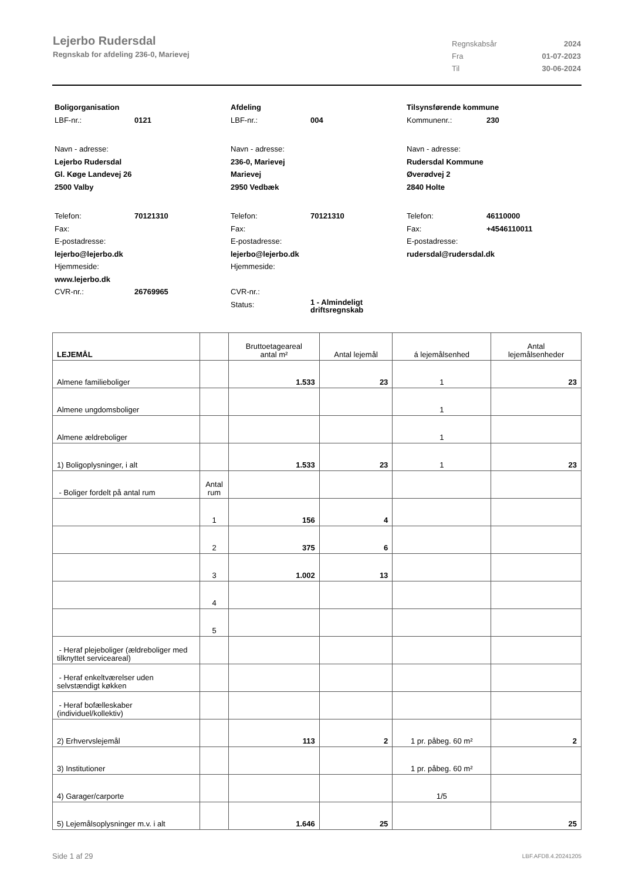Lejerbo Rudersdal
Regnskab for afdeling 236-0, Marievej
Regnskabsår 2024
Fra 01-07-2023
Til 30-06-2024
Boligorganisation
LBF-nr.: 0121
Navn - adresse:
Lejerbo Rudersdal
Gl. Køge Landevej 26
2500 Valby
Telefon: 70121310
Fax:
E-postadresse:
lejerbo@lejerbo.dk
Hjemmeside:
www.lejerbo.dk
CVR-nr.: 26769965
Afdeling
LBF-nr.: 004
Navn - adresse:
236-0, Marievej
Marievej
2950 Vedbæk
Telefon: 70121310
Fax:
E-postadresse:
lejerbo@lejerbo.dk
Hjemmeside:
CVR-nr.:
Status: 1 - Almindeligt
driftsregnskab
Tilsynsførende kommune
Kommunenr.: 230
Navn - adresse:
Rudersdal Kommune
Øverødvej 2
2840 Holte
Telefon: 46110000
Fax: +4546110011
E-postadresse:
rudersdal@rudersdal.dk
| LEJEMÅL | | Bruttoetageareal antal m² | Antal lejemål | á lejemålsenhed | Antal lejemålsenheder |
| --- | --- | --- | --- | --- | --- |
| Almene familieboliger | | 1.533 | 23 | 1 | 23 |
| Almene ungdomsboliger | | | | 1 | |
| Almene ældreboliger | | | | 1 | |
| 1) Boligoplysninger, i alt | | 1.533 | 23 | 1 | 23 |
| - Boliger fordelt på antal rum | Antal rum | | | | |
| | 1 | 156 | 4 | | |
| | 2 | 375 | 6 | | |
| | 3 | 1.002 | 13 | | |
| | 4 | | | | |
| | 5 | | | | |
| - Heraf plejeboliger (ældreboliger med tilknyttet serviceareal) | | | | | |
| - Heraf enkeltværelser uden selvstændigt køkken | | | | | |
| - Heraf bofælleskaber (individuel/kollektiv) | | | | | |
| 2) Erhvervslejemål | | 113 | 2 | 1 pr. påbeg. 60 m² | 2 |
| 3) Institutioner | | | | 1 pr. påbeg. 60 m² | |
| 4) Garager/carporte | | | | 1/5 | |
| 5) Lejemålsoplysninger m.v. i alt | | 1.646 | 25 | | 25 |
Side 1 af 29 LBF.AFD8.4.20241205